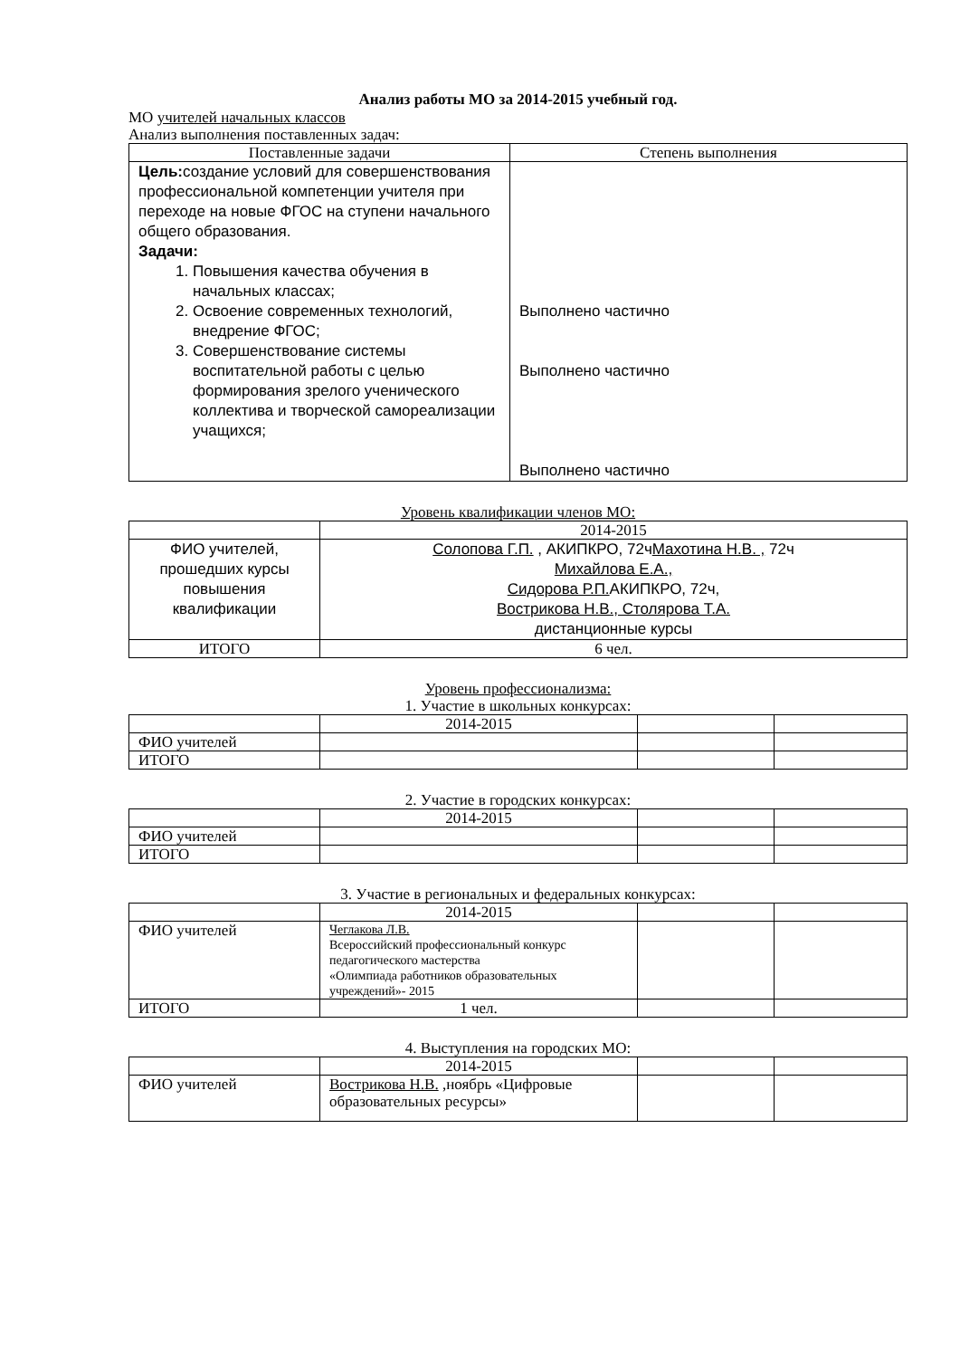Анализ работы МО за 2014-2015 учебный год.
МО учителей начальных классов
Анализ выполнения поставленных задач:
| Поставленные задачи | Степень выполнения |
| --- | --- |
| Цель: создание условий для совершенствования профессиональной компетенции учителя при переходе на новые ФГОС на ступени начального общего образования. Задачи: 1. Повышения качества обучения в начальных классах; 2. Освоение современных технологий, внедрение ФГОС; 3. Совершенствование системы воспитательной работы с целью формирования зрелого ученического коллектива и творческой самореализации учащихся; | Выполнено частично Выполнено частично Выполнено частично |
Уровень квалификации членов МО:
| | 2014-2015 |
| ФИО учителей, прошедших курсы повышения квалификации | Солопова Г.П. , АКИПКРО, 72ч Махотина Н.В. , 72ч Михайлова Е.А., Сидорова Р.П. АКИПКРО, 72ч, Вострикова Н.В., Столярова Т.А. дистанционные курсы |
| ИТОГО | 6 чел. |
Уровень профессионализма:
1. Участие в школьных конкурсах:
| | 2014-2015 | | |
| ФИО учителей | | | |
| ИТОГО | | | |
2. Участие в городских конкурсах:
| | 2014-2015 | | |
| ФИО учителей | | | |
| ИТОГО | | | |
3. Участие в региональных и федеральных конкурсах:
| | 2014-2015 | | |
| ФИО учителей | Чеглакова Л.В. Всероссийский профессиональный конкурс педагогического мастерства «Олимпиада работников образовательных учреждений»- 2015 | | |
| ИТОГО | 1 чел. | | |
4. Выступления на городских МО:
| | 2014-2015 | | |
| ФИО учителей | Вострикова Н.В. ,ноябрь «Цифровые образовательных ресурсы» | | |